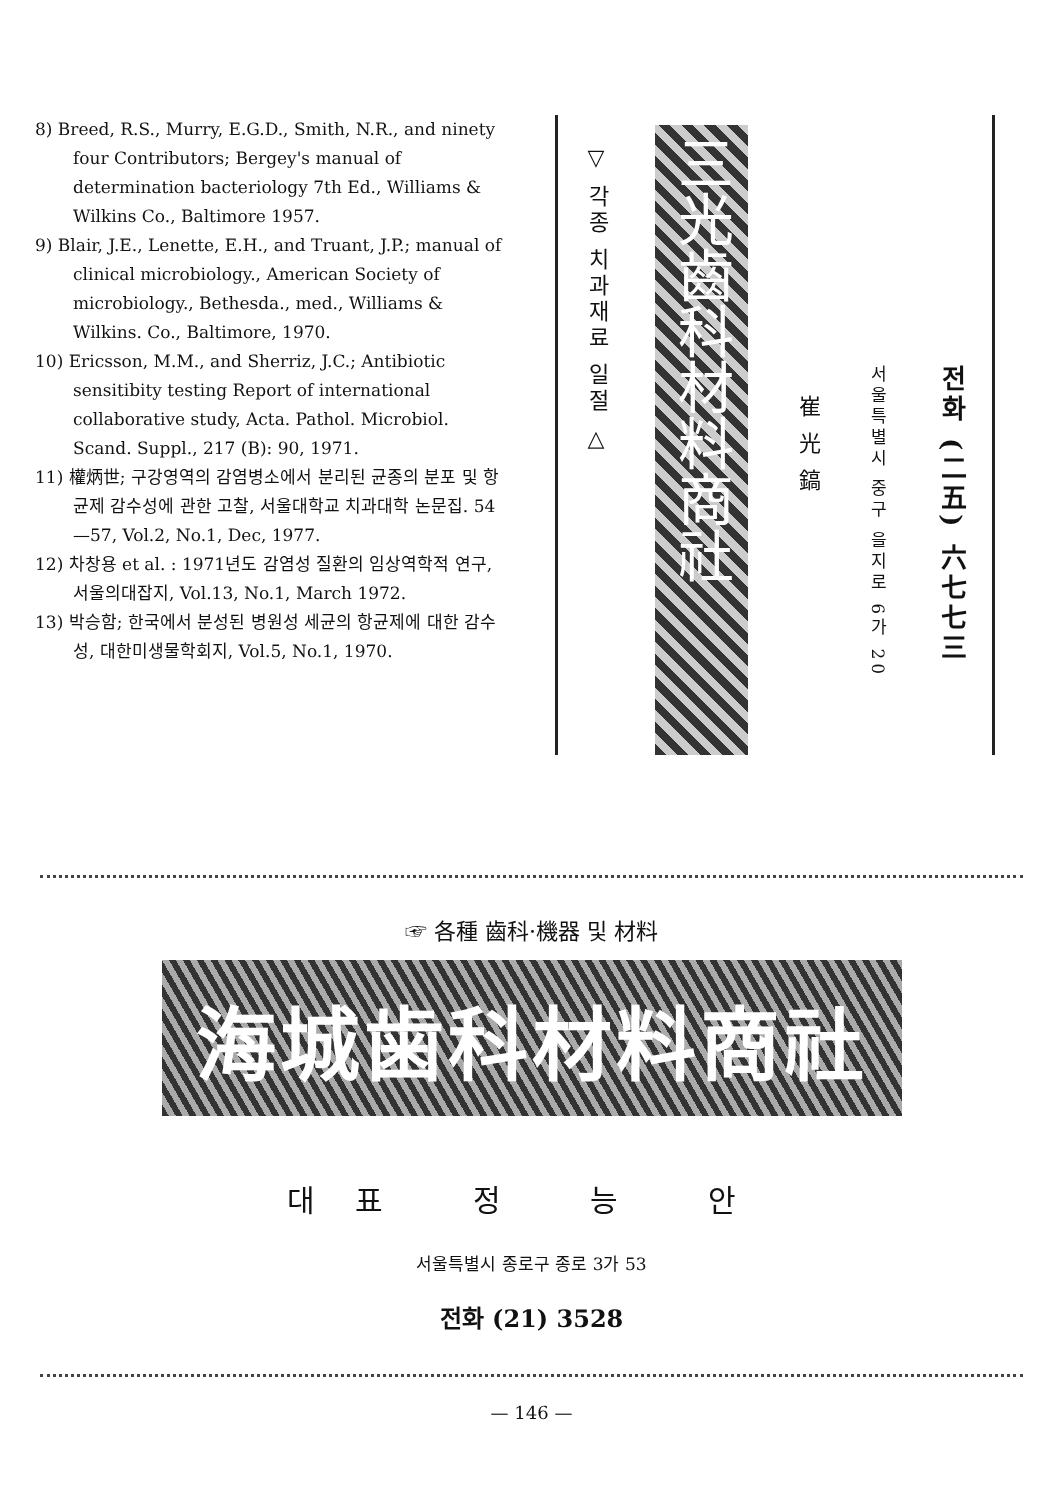8) Breed, R.S., Murry, E.G.D., Smith, N.R., and ninety four Contributors; Bergey's manual of determination bacteriology 7th Ed., Williams & Wilkins Co., Baltimore 1957.
9) Blair, J.E., Lenette, E.H., and Truant, J.P.; manual of clinical microbiology., American Society of microbiology., Bethesda., med., Williams & Wilkins. Co., Baltimore, 1970.
10) Ericsson, M.M., and Sherriz, J.C.; Antibiotic sensitibity testing Report of international collaborative study, Acta. Pathol. Microbiol. Scand. Suppl., 217 (B): 90, 1971.
11) 權炳世; 구강영역의 감염병소에서 분리된 균종의 분포 및 항균제 감수성에 관한 고찰, 서울대학교 치과대학 논문집. 54—57, Vol.2, No.1, Dec, 1977.
12) 차창용 et al. : 1971년도 감염성 질환의 임상역학적 연구, 서울의대잡지, Vol.13, No.1, March 1972.
13) 박승함; 한국에서 분성된 병원성 세균의 항균제에 대한 감수성, 대한미생물학회지, Vol.5, No.1, 1970.
▽ 각종 치과재료 일절 △
三光齒科材料商社
崔 光 鎬
서울특별시 중구 을지로 6가 20
전화 (二五) 六七七三
☞ 各種 齒科·機器 및 材料
海城歯科材料商社
대표 정 능 안
서울특별시 종로구 종로 3가 53
전화 (21) 3528
— 146 —